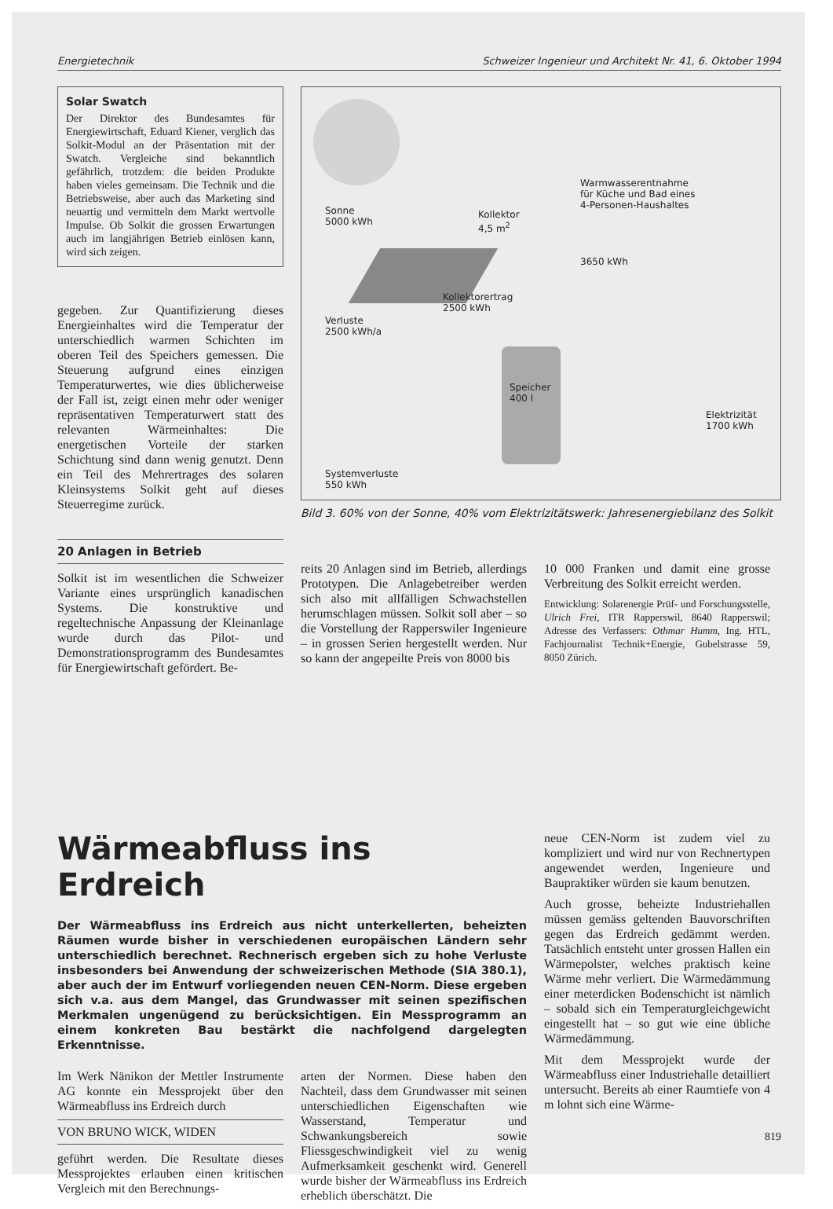Energietechnik Schweizer Ingenieur und Architekt Nr. 41, 6. Oktober 1994
Solar Swatch
Der Direktor des Bundesamtes für Energiewirtschaft, Eduard Kiener, verglich das Solkit-Modul an der Präsentation mit der Swatch. Vergleiche sind bekanntlich gefährlich, trotzdem: die beiden Produkte haben vieles gemeinsam. Die Technik und die Betriebsweise, aber auch das Marketing sind neuartig und vermitteln dem Markt wertvolle Impulse. Ob Solkit die grossen Erwartungen auch im langjährigen Betrieb einlösen kann, wird sich zeigen.
gegeben. Zur Quantifizierung dieses Energieinhaltes wird die Temperatur der unterschiedlich warmen Schichten im oberen Teil des Speichers gemessen. Die Steuerung aufgrund eines einzigen Temperaturwertes, wie dies üblicherweise der Fall ist, zeigt einen mehr oder weniger repräsentativen Temperaturwert statt des relevanten Wärmeinhaltes: Die energetischen Vorteile der starken Schichtung sind dann wenig genutzt. Denn ein Teil des Mehrertrages des solaren Kleinsystems Solkit geht auf dieses Steuerregime zurück.
Sonne
5000 kWh
Kollektor
4,5 m<sup>2</sup>
Warmwasserentnahme
für Küche und Bad eines
4-Personen-Haushaltes
3650 kWh
Kollektorertrag
2500 kWh
Verluste
2500 kWh/a
Speicher
400 l
Elektrizität
1700 kWh
Systemverluste
550 kWh
Bild 3. 60% von der Sonne, 40% vom Elektrizitätswerk: Jahresenergiebilanz des Solkit
20 Anlagen in Betrieb
Solkit ist im wesentlichen die Schweizer Variante eines ursprünglich kanadischen Systems. Die konstruktive und regeltechnische Anpassung der Kleinanlage wurde durch das Pilot- und Demonstrationsprogramm des Bundesamtes für Energiewirtschaft gefördert. Be-
reits 20 Anlagen sind im Betrieb, allerdings Prototypen. Die Anlagebetreiber werden sich also mit allfälligen Schwachstellen herumschlagen müssen. Solkit soll aber – so die Vorstellung der Rapperswiler Ingenieure – in grossen Serien hergestellt werden. Nur so kann der angepeilte Preis von 8000 bis
10 000 Franken und damit eine grosse Verbreitung des Solkit erreicht werden.
Entwicklung: Solarenergie Prüf- und Forschungsstelle, Ulrich Frei, ITR Rapperswil, 8640 Rapperswil; Adresse des Verfassers: Othmar Humm, Ing. HTL, Fachjournalist Technik+Energie, Gubelstrasse 59, 8050 Zürich.
Wärmeabfluss ins Erdreich
Der Wärmeabfluss ins Erdreich aus nicht unterkellerten, beheizten Räumen wurde bisher in verschiedenen europäischen Ländern sehr unterschiedlich berechnet. Rechnerisch ergeben sich zu hohe Verluste insbesonders bei Anwendung der schweizerischen Methode (SIA 380.1), aber auch der im Entwurf vorliegenden neuen CEN-Norm. Diese ergeben sich v.a. aus dem Mangel, das Grundwasser mit seinen spezifischen Merkmalen ungenügend zu berücksichtigen. Ein Messprogramm an einem konkreten Bau bestärkt die nachfolgend dargelegten Erkenntnisse.
Im Werk Nänikon der Mettler Instrumente AG konnte ein Messprojekt über den Wärmeabfluss ins Erdreich durch
VON BRUNO WICK, WIDEN
geführt werden. Die Resultate dieses Messprojektes erlauben einen kritischen Vergleich mit den Berechnungs-
arten der Normen. Diese haben den Nachteil, dass dem Grundwasser mit seinen unterschiedlichen Eigenschaften wie Wasserstand, Temperatur und Schwankungsbereich sowie Fliessgeschwindigkeit viel zu wenig Aufmerksamkeit geschenkt wird. Generell wurde bisher der Wärmeabfluss ins Erdreich erheblich überschätzt. Die
neue CEN-Norm ist zudem viel zu kompliziert und wird nur von Rechnertypen angewendet werden, Ingenieure und Baupraktiker würden sie kaum benutzen.
Auch grosse, beheizte Industriehallen müssen gemäss geltenden Bauvorschriften gegen das Erdreich gedämmt werden. Tatsächlich entsteht unter grossen Hallen ein Wärmepolster, welches praktisch keine Wärme mehr verliert. Die Wärmedämmung einer meterdicken Bodenschicht ist nämlich – sobald sich ein Temperaturgleichgewicht eingestellt hat – so gut wie eine übliche Wärmedämmung.
Mit dem Messprojekt wurde der Wärmeabfluss einer Industriehalle detailliert untersucht. Bereits ab einer Raumtiefe von 4 m lohnt sich eine Wärme-
819